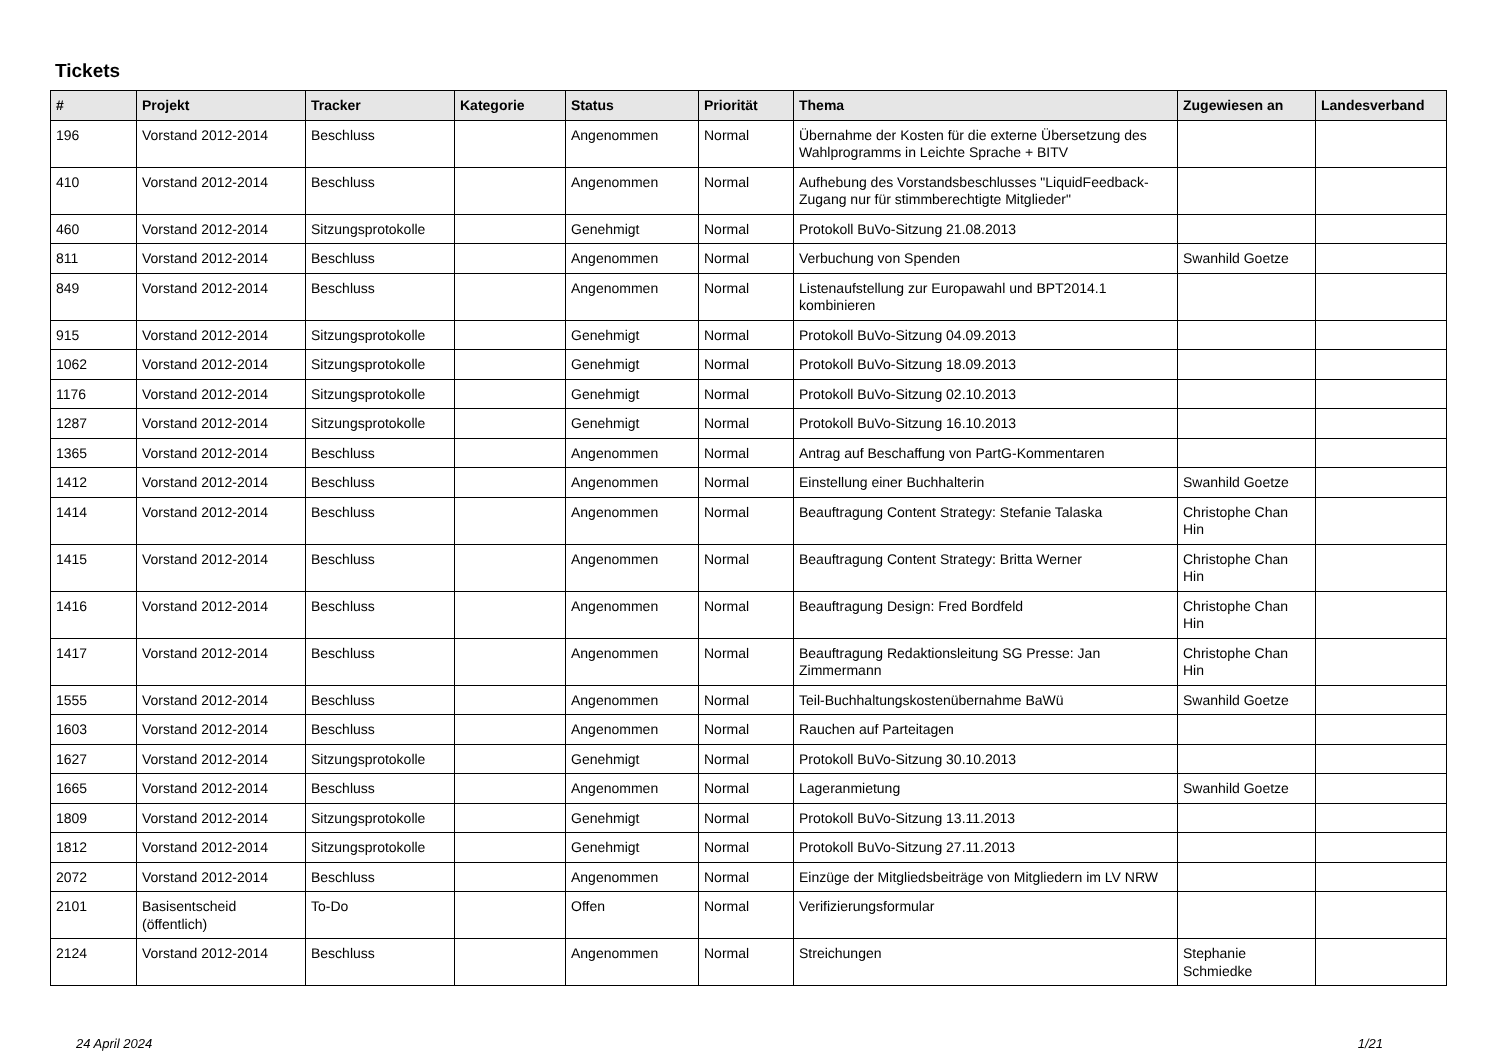Tickets
| # | Projekt | Tracker | Kategorie | Status | Priorität | Thema | Zugewiesen an | Landesverband |
| --- | --- | --- | --- | --- | --- | --- | --- | --- |
| 196 | Vorstand 2012-2014 | Beschluss | | Angenommen | Normal | Übernahme der Kosten für die externe Übersetzung des Wahlprogramms in Leichte Sprache + BITV | | |
| 410 | Vorstand 2012-2014 | Beschluss | | Angenommen | Normal | Aufhebung des Vorstandsbeschlusses "LiquidFeedback-Zugang nur für stimmberechtigte Mitglieder" | | |
| 460 | Vorstand 2012-2014 | Sitzungsprotokolle | | Genehmigt | Normal | Protokoll BuVo-Sitzung 21.08.2013 | | |
| 811 | Vorstand 2012-2014 | Beschluss | | Angenommen | Normal | Verbuchung von Spenden | Swanhild Goetze | |
| 849 | Vorstand 2012-2014 | Beschluss | | Angenommen | Normal | Listenaufstellung zur Europawahl und BPT2014.1 kombinieren | | |
| 915 | Vorstand 2012-2014 | Sitzungsprotokolle | | Genehmigt | Normal | Protokoll BuVo-Sitzung 04.09.2013 | | |
| 1062 | Vorstand 2012-2014 | Sitzungsprotokolle | | Genehmigt | Normal | Protokoll BuVo-Sitzung 18.09.2013 | | |
| 1176 | Vorstand 2012-2014 | Sitzungsprotokolle | | Genehmigt | Normal | Protokoll BuVo-Sitzung 02.10.2013 | | |
| 1287 | Vorstand 2012-2014 | Sitzungsprotokolle | | Genehmigt | Normal | Protokoll BuVo-Sitzung 16.10.2013 | | |
| 1365 | Vorstand 2012-2014 | Beschluss | | Angenommen | Normal | Antrag auf Beschaffung von PartG-Kommentaren | | |
| 1412 | Vorstand 2012-2014 | Beschluss | | Angenommen | Normal | Einstellung einer Buchhalterin | Swanhild Goetze | |
| 1414 | Vorstand 2012-2014 | Beschluss | | Angenommen | Normal | Beauftragung Content Strategy: Stefanie Talaska | Christophe Chan Hin | |
| 1415 | Vorstand 2012-2014 | Beschluss | | Angenommen | Normal | Beauftragung Content Strategy: Britta Werner | Christophe Chan Hin | |
| 1416 | Vorstand 2012-2014 | Beschluss | | Angenommen | Normal | Beauftragung Design: Fred Bordfeld | Christophe Chan Hin | |
| 1417 | Vorstand 2012-2014 | Beschluss | | Angenommen | Normal | Beauftragung Redaktionsleitung SG Presse: Jan Zimmermann | Christophe Chan Hin | |
| 1555 | Vorstand 2012-2014 | Beschluss | | Angenommen | Normal | Teil-Buchhaltungskostenübernahme BaWü | Swanhild Goetze | |
| 1603 | Vorstand 2012-2014 | Beschluss | | Angenommen | Normal | Rauchen auf Parteitagen | | |
| 1627 | Vorstand 2012-2014 | Sitzungsprotokolle | | Genehmigt | Normal | Protokoll BuVo-Sitzung 30.10.2013 | | |
| 1665 | Vorstand 2012-2014 | Beschluss | | Angenommen | Normal | Lageranmietung | Swanhild Goetze | |
| 1809 | Vorstand 2012-2014 | Sitzungsprotokolle | | Genehmigt | Normal | Protokoll BuVo-Sitzung 13.11.2013 | | |
| 1812 | Vorstand 2012-2014 | Sitzungsprotokolle | | Genehmigt | Normal | Protokoll BuVo-Sitzung 27.11.2013 | | |
| 2072 | Vorstand 2012-2014 | Beschluss | | Angenommen | Normal | Einzüge der Mitgliedsbeiträge von Mitgliedern im LV NRW | | |
| 2101 | Basisentscheid (öffentlich) | To-Do | | Offen | Normal | Verifizierungsformular | | |
| 2124 | Vorstand 2012-2014 | Beschluss | | Angenommen | Normal | Streichungen | Stephanie Schmiedke | |
24 April 2024 1/21